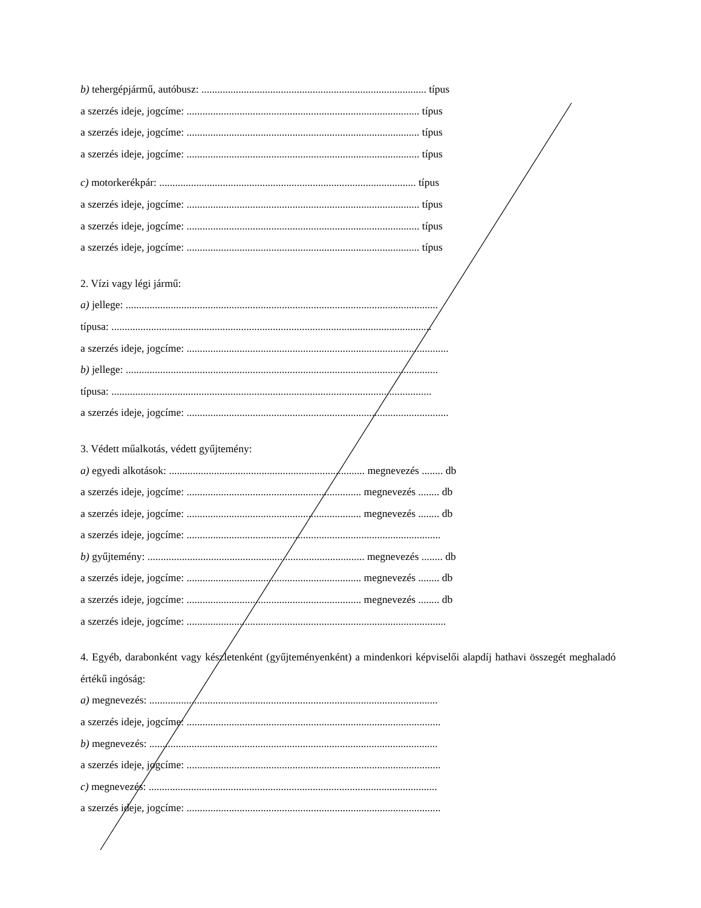b) tehergépjármű, autóbusz: ..................................................................................... típus
a szerzés ideje, jogcíme: ........................................................................................ típus
a szerzés ideje, jogcíme: ........................................................................................ típus
a szerzés ideje, jogcíme: ........................................................................................ típus
c) motorkerékpár: ................................................................................................. típus
a szerzés ideje, jogcíme: ........................................................................................ típus
a szerzés ideje, jogcíme: ........................................................................................ típus
a szerzés ideje, jogcíme: ........................................................................................ típus
2. Vízi vagy légi jármű:
a) jellege: ......................................................................................................................
típusa: .........................................................................................................................
a szerzés ideje, jogcíme: ...................................................................................................
b) jellege: ......................................................................................................................
típusa: .........................................................................................................................
a szerzés ideje, jogcíme: ...................................................................................................
3. Védett műalkotás, védett gyűjtemény:
a) egyedi alkotások: .......................................................................... megnevezés ........ db
a szerzés ideje, jogcíme: .................................................................. megnevezés ........ db
a szerzés ideje, jogcíme: .................................................................. megnevezés ........ db
a szerzés ideje, jogcíme: ................................................................................................
b) gyűjtemény: .................................................................................. megnevezés ........ db
a szerzés ideje, jogcíme: .................................................................. megnevezés ........ db
a szerzés ideje, jogcíme: .................................................................. megnevezés ........ db
a szerzés ideje, jogcíme: ..................................................................................................
4. Egyéb, darabonként vagy készletenként (gyűjteményenként) a mindenkori képviselői alapdíj hathavi összegét meghaladó értékű ingóság:
a) megnevezés: .............................................................................................................
a szerzés ideje, jogcíme: ................................................................................................
b) megnevezés: .............................................................................................................
a szerzés ideje, jogcíme: ................................................................................................
c) megnevezés: .............................................................................................................
a szerzés ideje, jogcíme: ................................................................................................